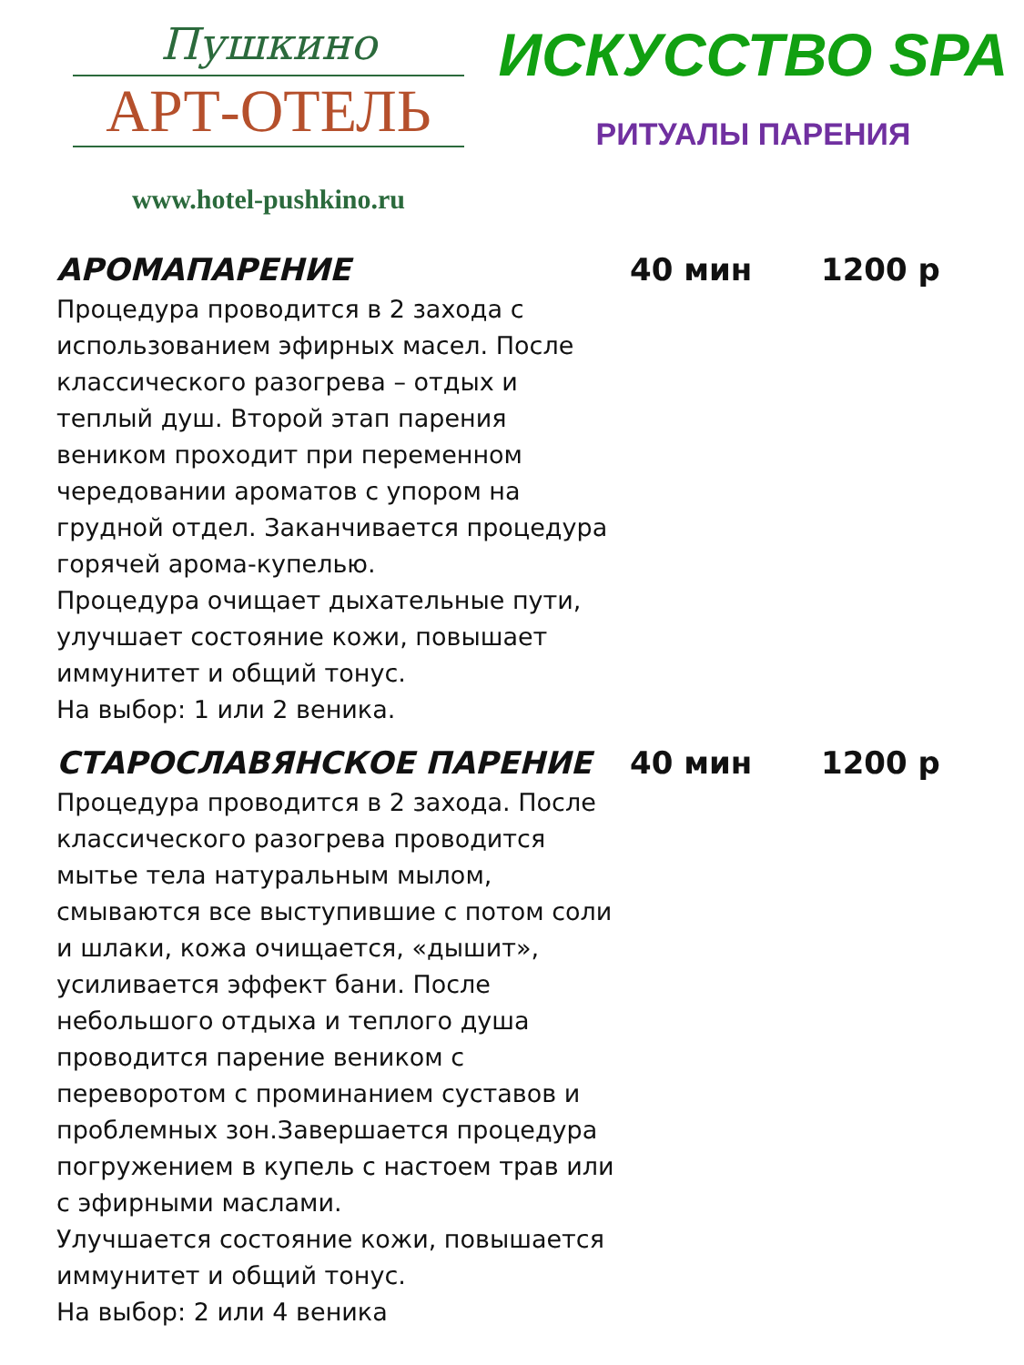Пушкино
АРТ-ОТЕЛЬ
www.hotel-pushkino.ru
ИСКУССТВО SPA
РИТУАЛЫ ПАРЕНИЯ
АРОМАПАРЕНИЕ 40 мин 1200 р
Процедура проводится в 2 захода с использованием эфирных масел. После классического разогрева – отдых и теплый душ. Второй этап парения веником проходит при переменном чередовании ароматов с упором на грудной отдел. Заканчивается процедура горячей арома-купелью.
Процедура очищает дыхательные пути, улучшает состояние кожи, повышает иммунитет и общий тонус.
На выбор: 1 или 2 веника.
СТАРОСЛАВЯНСКОЕ ПАРЕНИЕ 40 мин 1200 р
Процедура проводится в 2 захода. После классического разогрева проводится мытье тела натуральным мылом, смываются все выступившие с потом соли и шлаки, кожа очищается, «дышит», усиливается эффект бани. После небольшого отдыха и теплого душа проводится парение веником с переворотом с проминанием суставов и проблемных зон.Завершается процедура погружением в купель с настоем трав или с эфирными маслами.
Улучшается состояние кожи, повышается иммунитет и общий тонус.
На выбор: 2 или 4 веника